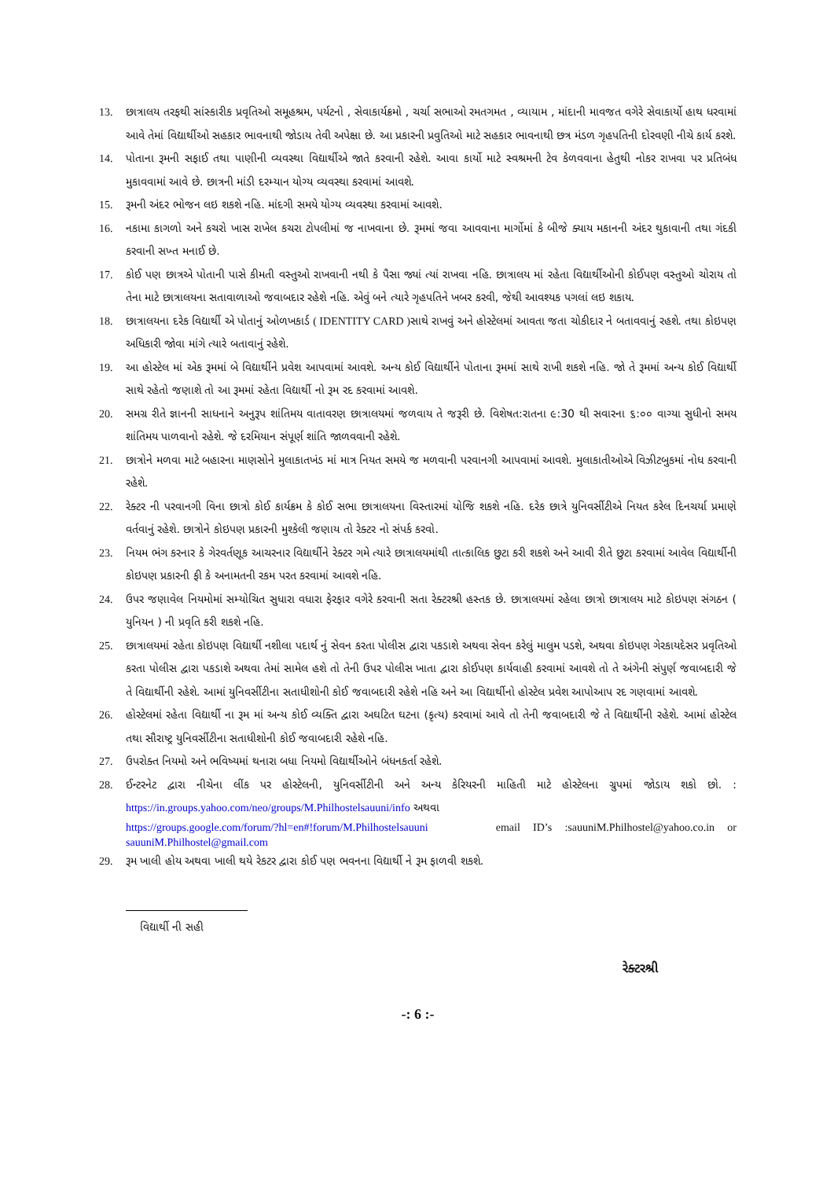13. છાત્રાલય તરફથી સાંસ્કારીક પ્રવૃતિઓ સમૂહશ્રમ, પર્યટનો , સેવાકાર્યક્રમો , ચર્ચા સભાઓ રમતગમત , વ્યાયામ , માંદાની માવજત વગેરે સેવાકાર્યો હાથ ધરવામાં આવે તેમાં વિદ્યાર્થીઓ સહકાર ભાવનાથી જોડાય તેવી અપેક્ષા છે. આ પ્રકારની પ્રવુતિઓ માટે સહકાર ભાવનાથી છત્ર મંડળ ગૃહપતિની દોરવણી નીચે કાર્ય કરશે.
14. પોતાના રૂમની સફાઈ તથા પાણીની વ્યવસ્થા વિદ્યાર્થીએ જાતે કરવાની રહેશે. આવા કાર્યો માટે સ્વશ્રમની ટેવ કેળવવાના હેતુથી નોકર રાખવા પર પ્રતિબંધ મુકાવવામાં આવે છે. છાત્રની માંડી દરમ્યાન યોગ્ય વ્યવસ્થા કરવામાં આવશે.
15. રૂમની અંદર ભોજન લઇ શકશે નહિ. માંદગી સમયે યોગ્ય વ્યવસ્થા કરવામાં આવશે.
16. નકામા કાગળો અને કચરો ખાસ રાખેલ કચરા ટોપલીમાં જ નાખવાના છે. રૂમમાં જવા આવવાના માર્ગોમાં કે બીજે ક્યાય મકાનની અંદર થુકાવાની તથા ગંદકી કરવાની સખ્ત મનાઈ છે.
17. કોઈ પણ છાત્રએ પોતાની પાસે કીમતી વસ્તુઓ રાખવાની નથી કે પૈસા જ્યાં ત્યાં રાખવા નહિ. છાત્રાલય માં રહેતા વિદ્યાર્થીઓની કોઈપણ વસ્તુઓ ચોરાય તો તેના માટે છાત્રાલયના સતાવાળાઓ જવાબદાર રહેશે નહિ. એવું બને ત્યારે ગૃહપતિને ખબર કરવી, જેથી આવશ્યક પગલાં લઇ શકાય.
18. છાત્રાલયના દરેક વિદ્યાર્થી એ પોતાનું ઓળખકાર્ડ ( IDENTITY CARD ) સાથે રાખવું અને હોસ્ટેલમાં આવતા જતા ચોકીદાર ને બતાવવાનું રહશે. તથા કોઇપણ અધિકારી જોવા માંગે ત્યારે બતાવાનું રહેશે.
19. આ હોસ્ટેલ માં એક રૂમમાં બે વિદ્યાર્થીને પ્રવેશ આપવામાં આવશે. અન્ય કોઈ વિદ્યાર્થીને પોતાના રૂમમાં સાથે રાખી શકશે નહિ. જો તે રૂમમાં અન્ય કોઈ વિદ્યાર્થી સાથે રહેતો જણાશે તો આ રૂમમાં રહેતા વિદ્યાર્થી નો રૂમ રદ કરવામાં આવશે.
20. સમગ્ર રીતે જ્ઞાનની સાધનાને અનુરૂપ શાંતિમય વાતાવરણ છાત્રાલયમાં જળવાય તે જરૂરી છે. વિશેષત:રાતના ૯:30 થી સવારના ૬:૦૦ વાગ્યા સુધીનો સમય શાંતિમય પાળવાનો રહેશે. જે દરમિયાન સંપૂર્ણ શાંતિ જાળવવાની રહેશે.
21. છાત્રોને મળવા માટે બહારના માણસોને મુલાકાતખંડ માં માત્ર નિયત સમયે જ મળવાની પરવાનગી આપવામાં આવશે. મુલાકાતીઓએ વિઝીટબુકમાં નોધ કરવાની રહેશે.
22. રેક્ટર ની પરવાનગી વિના છાત્રો કોઈ કાર્યક્રમ કે કોઈ સભા છાત્રાલયના વિસ્તારમાં યોજિ શકશે નહિ. દરેક છાત્રે યુનિવર્સીટીએ નિયત કરેલ દિનચર્યા પ્રમાણે વર્તવાનું રહેશે. છાત્રોને કોઇપણ પ્રકારની મુશ્કેલી જણાય તો રેક્ટર નો સંપર્ક કરવો.
23. નિયમ ભંગ કરનાર કે ગેરવર્તણૂક આચરનાર વિદ્યાર્થીને રેક્ટર ગમે ત્યારે છાત્રાલયમાંથી તાત્કાલિક છુટા કરી શકશે અને આવી રીતે છુટા કરવામાં આવેલ વિદ્યાર્થીની કોઇપણ પ્રકારની ફી કે અનામતની રકમ પરત કરવામાં આવશે નહિ.
24. ઉપર જણાવેલ નિયમોમાં સમ્યોચિત સુધારા વધારા ફેરફાર વગેરે કરવાની સતા રેક્ટરશ્રી હસ્તક છે. છાત્રાલયમાં રહેલા છાત્રો છાત્રાલય માટે કોઇપણ સંગઠન ( યુનિયન ) ની પ્રવૃતિ કરી શકશે નહિ.
25. છાત્રાલયમાં રહેતા કોઇપણ વિદ્યાર્થી નશીલા પદાર્થ નું સેવન કરતા પોલીસ દ્વારા પકડાશે અથવા સેવન કરેલું માલુમ પડશે, અથવા કોઇપણ ગેરકાયદેસર પ્રવૃતિઓ કરતા પોલીસ દ્વારા પકડાશે અથવા તેમાં સામેલ હશે તો તેની ઉપર પોલીસ ખાતા દ્વારા કોઈપણ કાર્યવાહી કરવામાં આવશે તો તે અંગેની સંપુર્ણ જવાબદારી જે તે વિદ્યાર્થીની રહેશે. આમાં યુનિવર્સીટીના સતાધીશોની કોઈ જવાબદારી રહેશે નહિ અને આ વિદ્યાર્થીનો હોસ્ટેલ પ્રવેશ આપોઆપ રદ ગણવામાં આવશે.
26. હોસ્ટેલમાં રહેતા વિદ્યાર્થી ના રૂમ માં અન્ય કોઈ વ્યક્તિ દ્વારા અઘટિત ઘટના (કૃત્ય) કરવામાં આવે તો તેની જવાબદારી જે તે વિદ્યાર્થીની રહેશે. આમાં હોસ્ટેલ તથા સૌરાષ્ટ્ર યુનિવર્સીટીના સતાધીશોની કોઈ જવાબદારી રહેશે નહિ.
27. ઉપરોક્ત નિયમો અને ભવિષ્યમાં થનારા બધા નિયમો વિદ્યાર્થીઓને બંધનકર્તા રહેશે.
28. ઈન્ટરનેટ દ્વારા નીચેના લીંક પર હોસ્ટેલની, યુનિવર્સીટીની અને અન્ય કેરિયરની માહિતી માટે હોસ્ટેલના ગ્રુપમાં જોડાય શકો છો. : https://in.groups.yahoo.com/neo/groups/M.Philhostelsauuni/info અથવા
https://groups.google.com/forum/?hl=en#!forum/M.Philhostelsauuni email ID’s :sauuniM.Philhostel@yahoo.co.in or sauuniM.Philhostel@gmail.com
29. રૂમ ખાલી હોય અથવા ખાલી થયે રેકટર દ્વારા કોઈ પણ ભવનના વિદ્યાર્થી ને રૂમ ફાળવી શકશે.
વિદ્યાર્થી ની સહી
રેક્ટરશ્રી
-: 6 :-